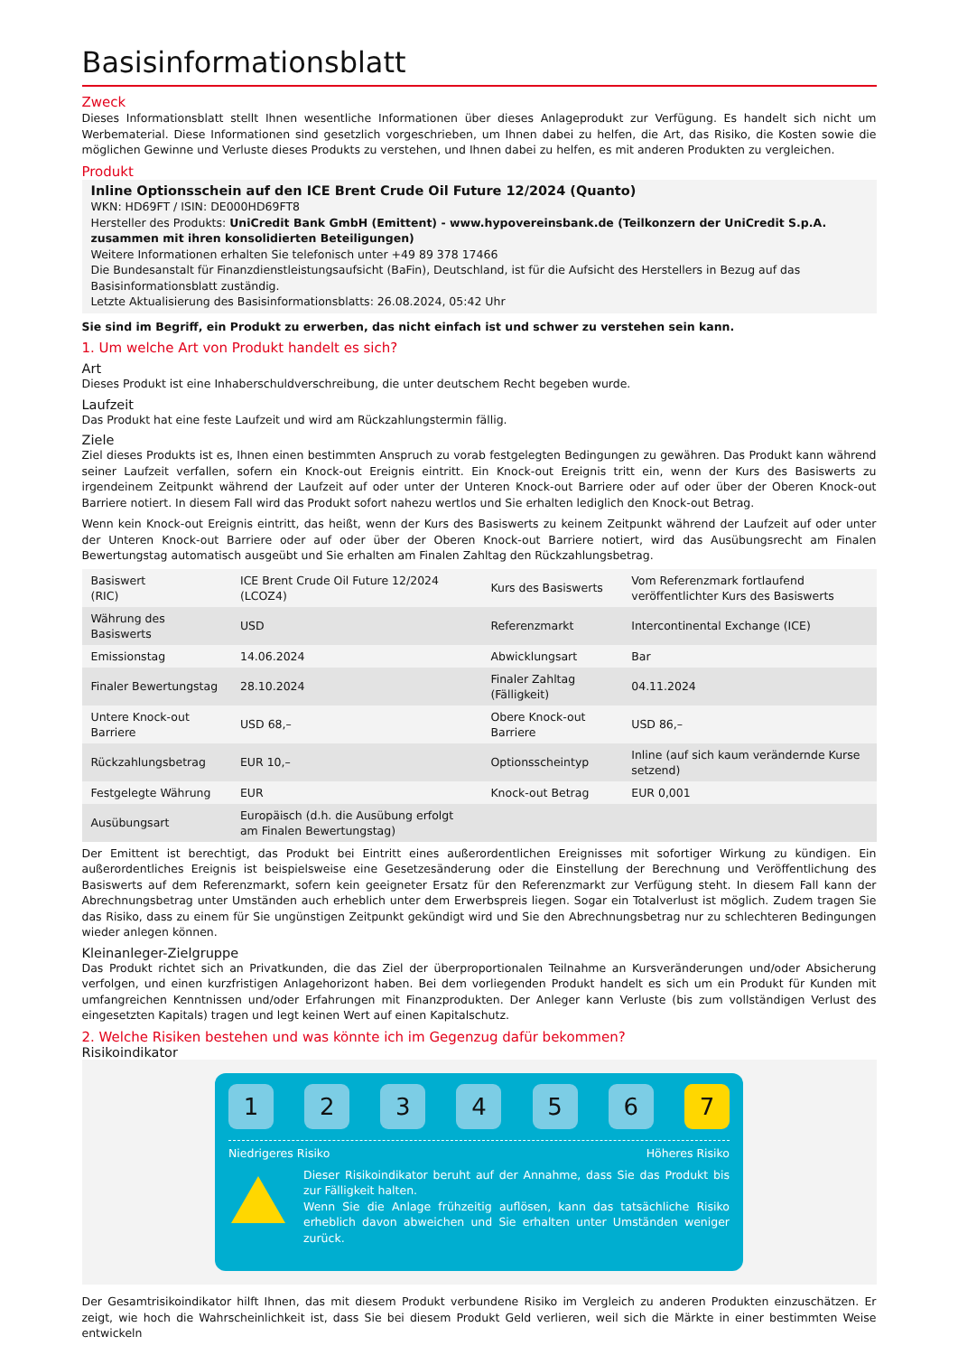Basisinformationsblatt
Zweck
Dieses Informationsblatt stellt Ihnen wesentliche Informationen über dieses Anlageprodukt zur Verfügung. Es handelt sich nicht um Werbematerial. Diese Informationen sind gesetzlich vorgeschrieben, um Ihnen dabei zu helfen, die Art, das Risiko, die Kosten sowie die möglichen Gewinne und Verluste dieses Produkts zu verstehen, und Ihnen dabei zu helfen, es mit anderen Produkten zu vergleichen.
Produkt
Inline Optionsschein auf den ICE Brent Crude Oil Future 12/2024 (Quanto)
WKN: HD69FT / ISIN: DE000HD69FT8
Hersteller des Produkts: UniCredit Bank GmbH (Emittent) - www.hypovereinsbank.de (Teilkonzern der UniCredit S.p.A. zusammen mit ihren konsolidierten Beteiligungen)
Weitere Informationen erhalten Sie telefonisch unter +49 89 378 17466
Die Bundesanstalt für Finanzdienstleistungsaufsicht (BaFin), Deutschland, ist für die Aufsicht des Herstellers in Bezug auf das Basisinformationsblatt zuständig.
Letzte Aktualisierung des Basisinformationsblatts: 26.08.2024, 05:42 Uhr
Sie sind im Begriff, ein Produkt zu erwerben, das nicht einfach ist und schwer zu verstehen sein kann.
1. Um welche Art von Produkt handelt es sich?
Art
Dieses Produkt ist eine Inhaberschuldverschreibung, die unter deutschem Recht begeben wurde.
Laufzeit
Das Produkt hat eine feste Laufzeit und wird am Rückzahlungstermin fällig.
Ziele
Ziel dieses Produkts ist es, Ihnen einen bestimmten Anspruch zu vorab festgelegten Bedingungen zu gewähren. Das Produkt kann während seiner Laufzeit verfallen, sofern ein Knock-out Ereignis eintritt. Ein Knock-out Ereignis tritt ein, wenn der Kurs des Basiswerts zu irgendeinem Zeitpunkt während der Laufzeit auf oder unter der Unteren Knock-out Barriere oder auf oder über der Oberen Knock-out Barriere notiert. In diesem Fall wird das Produkt sofort nahezu wertlos und Sie erhalten lediglich den Knock-out Betrag.
Wenn kein Knock-out Ereignis eintritt, das heißt, wenn der Kurs des Basiswerts zu keinem Zeitpunkt während der Laufzeit auf oder unter der Unteren Knock-out Barriere oder auf oder über der Oberen Knock-out Barriere notiert, wird das Ausübungsrecht am Finalen Bewertungstag automatisch ausgeübt und Sie erhalten am Finalen Zahltag den Rückzahlungsbetrag.
| Basiswert (RIC) | ICE Brent Crude Oil Future 12/2024 (LCOZ4) | Kurs des Basiswerts | Vom Referenzmark fortlaufend veröffentlichter Kurs des Basiswerts |
| Währung des Basiswerts | USD | Referenzmarkt | Intercontinental Exchange (ICE) |
| Emissionstag | 14.06.2024 | Abwicklungsart | Bar |
| Finaler Bewertungstag | 28.10.2024 | Finaler Zahltag (Fälligkeit) | 04.11.2024 |
| Untere Knock-out Barriere | USD 68,– | Obere Knock-out Barriere | USD 86,– |
| Rückzahlungsbetrag | EUR 10,– | Optionsscheintyp | Inline (auf sich kaum verändernde Kurse setzend) |
| Festgelegte Währung | EUR | Knock-out Betrag | EUR 0,001 |
| Ausübungsart | Europäisch (d.h. die Ausübung erfolgt am Finalen Bewertungstag) | | |
Der Emittent ist berechtigt, das Produkt bei Eintritt eines außerordentlichen Ereignisses mit sofortiger Wirkung zu kündigen. Ein außerordentliches Ereignis ist beispielsweise eine Gesetzesänderung oder die Einstellung der Berechnung und Veröffentlichung des Basiswerts auf dem Referenzmarkt, sofern kein geeigneter Ersatz für den Referenzmarkt zur Verfügung steht. In diesem Fall kann der Abrechnungsbetrag unter Umständen auch erheblich unter dem Erwerbspreis liegen. Sogar ein Totalverlust ist möglich. Zudem tragen Sie das Risiko, dass zu einem für Sie ungünstigen Zeitpunkt gekündigt wird und Sie den Abrechnungsbetrag nur zu schlechteren Bedingungen wieder anlegen können.
Kleinanleger-Zielgruppe
Das Produkt richtet sich an Privatkunden, die das Ziel der überproportionalen Teilnahme an Kursveränderungen und/oder Absicherung verfolgen, und einen kurzfristigen Anlagehorizont haben. Bei dem vorliegenden Produkt handelt es sich um ein Produkt für Kunden mit umfangreichen Kenntnissen und/oder Erfahrungen mit Finanzprodukten. Der Anleger kann Verluste (bis zum vollständigen Verlust des eingesetzten Kapitals) tragen und legt keinen Wert auf einen Kapitalschutz.
2. Welche Risiken bestehen und was könnte ich im Gegenzug dafür bekommen?
Risikoindikator
1 2 3 4 5 6 7
Niedrigeres Risiko Höheres Risiko
Dieser Risikoindikator beruht auf der Annahme, dass Sie das Produkt bis zur Fälligkeit halten.
Wenn Sie die Anlage frühzeitig auflösen, kann das tatsächliche Risiko erheblich davon abweichen und Sie erhalten unter Umständen weniger zurück.
Der Gesamtrisikoindikator hilft Ihnen, das mit diesem Produkt verbundene Risiko im Vergleich zu anderen Produkten einzuschätzen. Er zeigt, wie hoch die Wahrscheinlichkeit ist, dass Sie bei diesem Produkt Geld verlieren, weil sich die Märkte in einer bestimmten Weise entwickeln